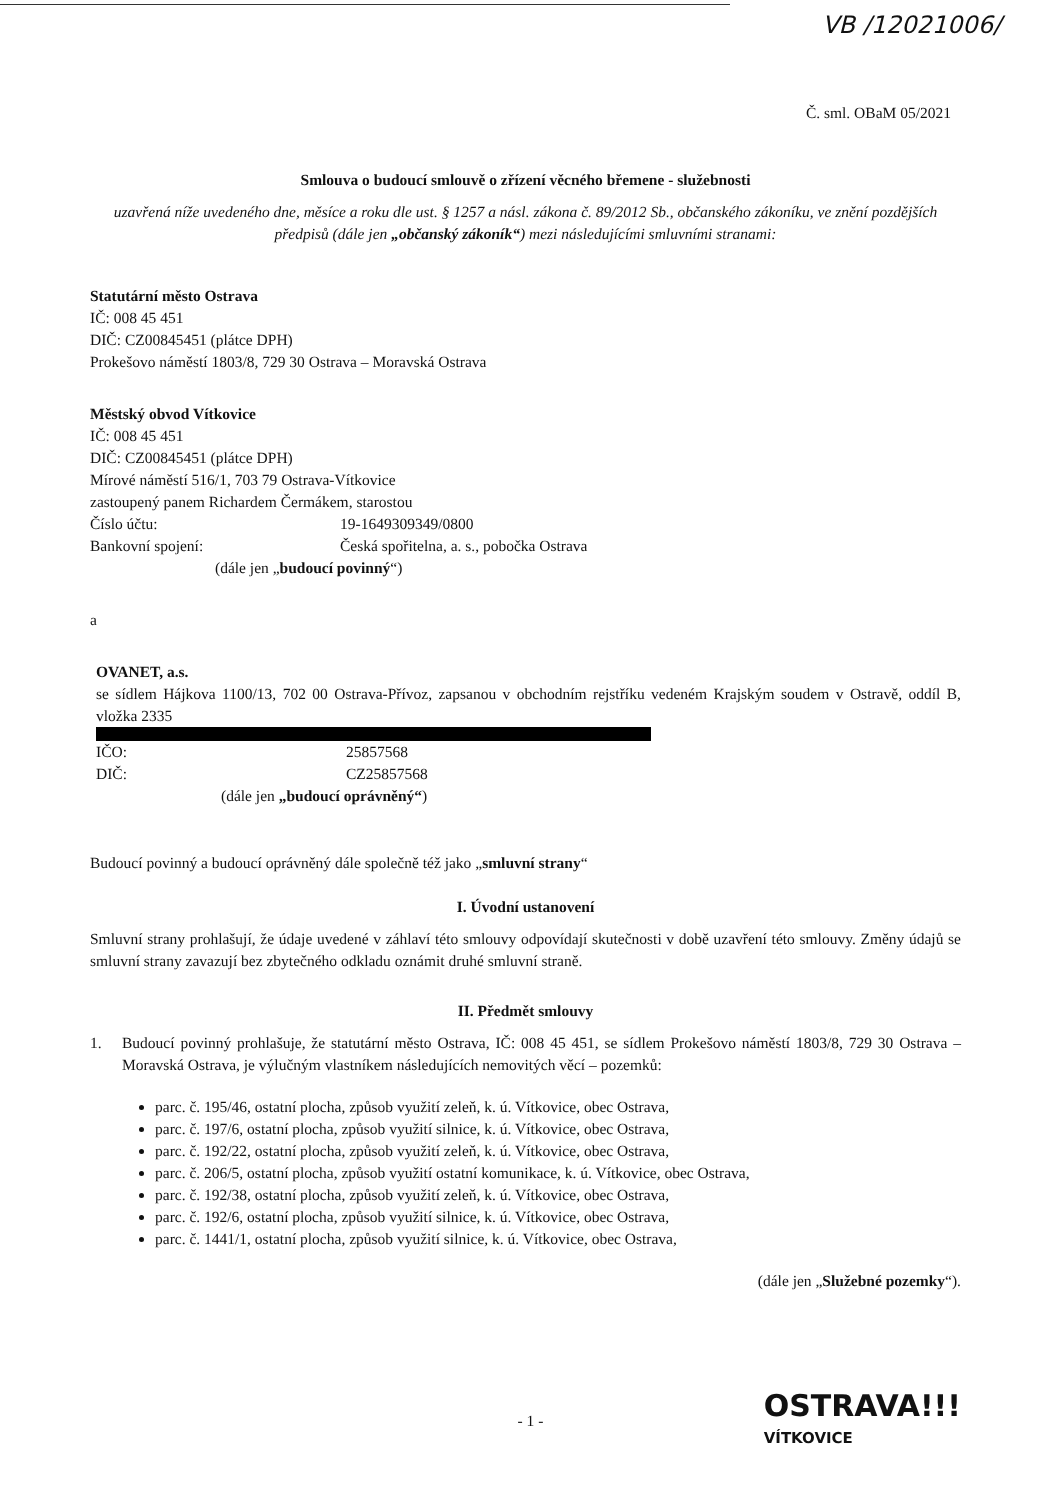VB /12021006/
Č. sml. OBaM 05/2021
Smlouva o budoucí smlouvě o zřízení věcného břemene - služebnosti
uzavřená níže uvedeného dne, měsíce a roku dle ust. § 1257 a násl. zákona č. 89/2012 Sb., občanského zákoníku, ve znění pozdějších předpisů (dále jen „občanský zákoník“) mezi následujícími smluvními stranami:
Statutární město Ostrava
IČ: 008 45 451
DIČ: CZ00845451 (plátce DPH)
Prokešovo náměstí 1803/8, 729 30 Ostrava – Moravská Ostrava
Městský obvod Vítkovice
IČ: 008 45 451
DIČ: CZ00845451 (plátce DPH)
Mírové náměstí 516/1, 703 79 Ostrava-Vítkovice
zastoupený panem Richardem Čermákem, starostou
Číslo účtu: 19-1649309349/0800
Bankovní spojení: Česká spořitelna, a. s., pobočka Ostrava
(dále jen „budoucí povinný“)
a
OVANET, a.s.
se sídlem Hájkova 1100/13, 702 00 Ostrava-Přívoz, zapsanou v obchodním rejstříku vedeném Krajským soudem v Ostravě, oddíl B, vložka 2335
IČO: 25857568
DIČ: CZ25857568
(dále jen „budoucí oprávněný“)
Budoucí povinný a budoucí oprávněný dále společně též jako „smluvní strany“
I. Úvodní ustanovení
Smluvní strany prohlašují, že údaje uvedené v záhlaví této smlouvy odpovídají skutečnosti v době uzavření této smlouvy. Změny údajů se smluvní strany zavazují bez zbytečného odkladu oznámit druhé smluvní straně.
II. Předmět smlouvy
1. Budoucí povinný prohlašuje, že statutární město Ostrava, IČ: 008 45 451, se sídlem Prokešovo náměstí 1803/8, 729 30 Ostrava – Moravská Ostrava, je výlučným vlastníkem následujících nemovitých věcí – pozemků:
parc. č. 195/46, ostatní plocha, způsob využití zeleň, k. ú. Vítkovice, obec Ostrava,
parc. č. 197/6, ostatní plocha, způsob využití silnice, k. ú. Vítkovice, obec Ostrava,
parc. č. 192/22, ostatní plocha, způsob využití zeleň, k. ú. Vítkovice, obec Ostrava,
parc. č. 206/5, ostatní plocha, způsob využití ostatní komunikace, k. ú. Vítkovice, obec Ostrava,
parc. č. 192/38, ostatní plocha, způsob využití zeleň, k. ú. Vítkovice, obec Ostrava,
parc. č. 192/6, ostatní plocha, způsob využití silnice, k. ú. Vítkovice, obec Ostrava,
parc. č. 1441/1, ostatní plocha, způsob využití silnice, k. ú. Vítkovice, obec Ostrava,
(dále jen „Služebné pozemky“).
- 1 -
OSTRAVA!!!
VÍTKOVICE